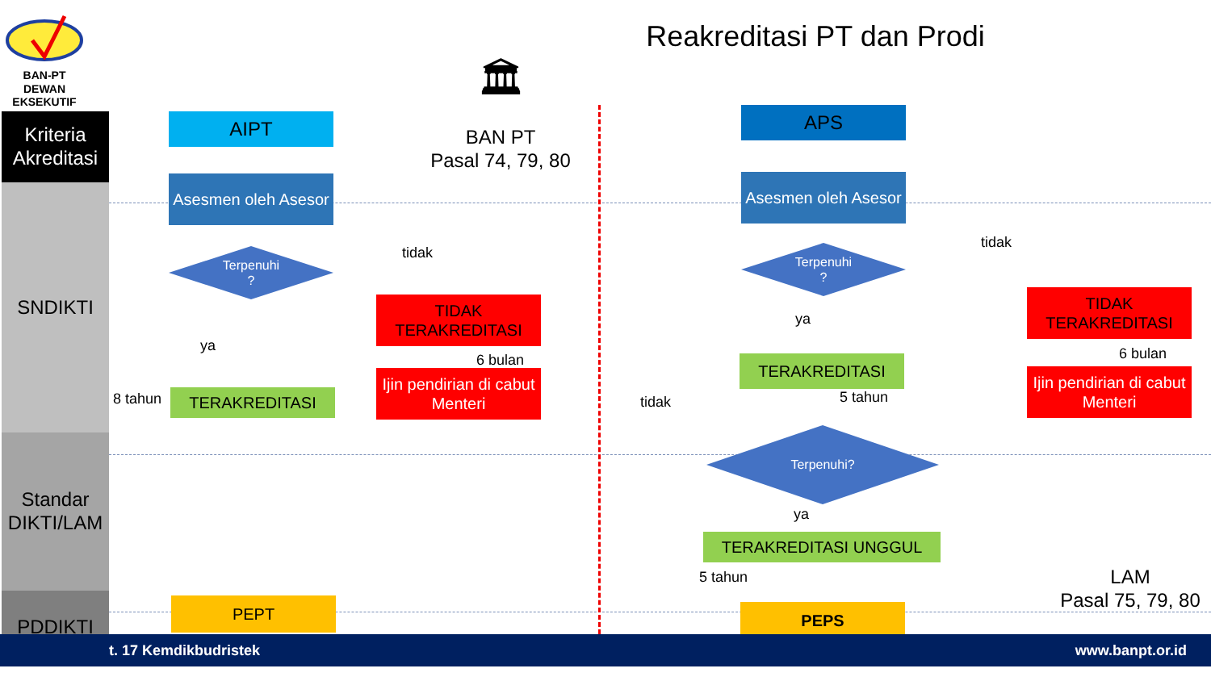BAN-PT
DEWAN
EKSEKUTIF
Reakreditasi PT dan Prodi
Kriteria Akreditasi
SNDIKTI
Standar DIKTI/LAM
PDDIKTI
🏛
BAN PT
Pasal 74, 79, 80
AIPT
Asesmen oleh Asesor
Terpenuhi
?
tidak
ya
TIDAK TERAKREDITASI
6 bulan
Ijin pendirian di cabut Menteri
8 tahun TERAKREDITASI
PEPT
APS
Asesmen oleh Asesor
Terpenuhi
?
tidak
ya
TIDAK TERAKREDITASI
6 bulan
Ijin pendirian di cabut Menteri
TERAKREDITASI
tidak 5 tahun
Terpenuhi?
ya
TERAKREDITASI UNGGUL
5 tahun
PEPS
LAM
Pasal 75, 79, 80
t. 17 Kemdikbudristek www.banpt.or.id